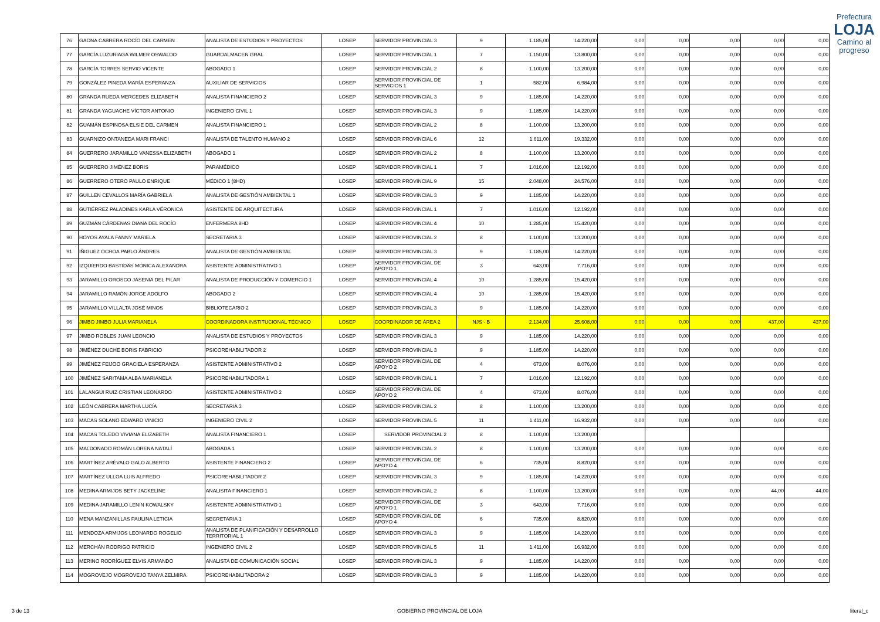Prefectura
LOJA
Camino al progreso
| 76 | GAONA CABRERA ROCÍO DEL CARMEN | ANALISTA DE ESTUDIOS Y PROYECTOS | LOSEP | SERVIDOR PROVINCIAL 3 | 9 | 1.185,00 | 14.220,00 | 0,00 | 0,00 | 0,00 | 0,00 | 0,00 |
| 77 | GARCÍA LUZURIAGA WILMER OSWALDO | GUARDALMACEN GRAL | LOSEP | SERVIDOR PROVINCIAL 1 | 7 | 1.150,00 | 13.800,00 | 0,00 | 0,00 | 0,00 | 0,00 | 0,00 |
| 78 | GARCÍA TORRES SERVIO VICENTE | ABOGADO 1 | LOSEP | SERVIDOR PROVINCIAL 2 | 8 | 1.100,00 | 13.200,00 | 0,00 | 0,00 | 0,00 | 0,00 | 0,00 |
| 79 | GONZÁLEZ PINEDA MARÍA ESPERANZA | AUXILIAR DE SERVICIOS | LOSEP | SERVIDOR PROVINCIAL DE SERVICIOS 1 | 1 | 582,00 | 6.984,00 | 0,00 | 0,00 | 0,00 | 0,00 | 0,00 |
| 80 | GRANDA RUEDA MERCEDES ELIZABETH | ANALISTA FINANCIERO 2 | LOSEP | SERVIDOR PROVINCIAL 3 | 9 | 1.185,00 | 14.220,00 | 0,00 | 0,00 | 0,00 | 0,00 | 0,00 |
| 81 | GRANDA YAGUACHE VÍCTOR ANTONIO | INGENIERO CIVIL 1 | LOSEP | SERVIDOR PROVINCIAL 3 | 9 | 1.185,00 | 14.220,00 | 0,00 | 0,00 | 0,00 | 0,00 | 0,00 |
| 82 | GUAMÁN ESPINOSA ELSIE DEL CARMEN | ANALISTA FINANCIERO 1 | LOSEP | SERVIDOR PROVINCIAL 2 | 8 | 1.100,00 | 13.200,00 | 0,00 | 0,00 | 0,00 | 0,00 | 0,00 |
| 83 | GUARNIZO ONTANEDA MARI FRANCI | ANALISTA DE TALENTO HUMANO 2 | LOSEP | SERVIDOR PROVINCIAL 6 | 12 | 1.611,00 | 19.332,00 | 0,00 | 0,00 | 0,00 | 0,00 | 0,00 |
| 84 | GUERRERO JARAMILLO VANESSA ELIZABETH | ABOGADO 1 | LOSEP | SERVIDOR PROVINCIAL 2 | 8 | 1.100,00 | 13.200,00 | 0,00 | 0,00 | 0,00 | 0,00 | 0,00 |
| 85 | GUERRERO JIMÉNEZ BORIS | PARAMÉDICO | LOSEP | SERVIDOR PROVINCIAL 1 | 7 | 1.016,00 | 12.192,00 | 0,00 | 0,00 | 0,00 | 0,00 | 0,00 |
| 86 | GUERRERO OTERO PAULO ENRIQUE | MÉDICO 1 (8HD) | LOSEP | SERVIDOR PROVINCIAL 9 | 15 | 2.048,00 | 24.576,00 | 0,00 | 0,00 | 0,00 | 0,00 | 0,00 |
| 87 | GUILLEN CEVALLOS MARÍA GABRIELA | ANALISTA DE GESTIÓN AMBIENTAL 1 | LOSEP | SERVIDOR PROVINCIAL 3 | 9 | 1.185,00 | 14.220,00 | 0,00 | 0,00 | 0,00 | 0,00 | 0,00 |
| 88 | GUTIÉRREZ PALADINES KARLA VÉRONICA | ASISTENTE DE ARQUITECTURA | LOSEP | SERVIDOR PROVINCIAL 1 | 7 | 1.016,00 | 12.192,00 | 0,00 | 0,00 | 0,00 | 0,00 | 0,00 |
| 89 | GUZMÁN CÁRDENAS DIANA DEL ROCÍO | ENFERMERA 8HD | LOSEP | SERVIDOR PROVINCIAL 4 | 10 | 1.285,00 | 15.420,00 | 0,00 | 0,00 | 0,00 | 0,00 | 0,00 |
| 90 | HOYOS AYALA FANNY MARIELA | SECRETARIA 3 | LOSEP | SERVIDOR PROVINCIAL 2 | 8 | 1.100,00 | 13.200,00 | 0,00 | 0,00 | 0,00 | 0,00 | 0,00 |
| 91 | IÑIGUEZ OCHOA PABLO ÁNDRES | ANALISTA DE GESTIÓN AMBIENTAL | LOSEP | SERVIDOR PROVINCIAL 3 | 9 | 1.185,00 | 14.220,00 | 0,00 | 0,00 | 0,00 | 0,00 | 0,00 |
| 92 | IZQUIERDO BASTIDAS MÓNICA ALEXANDRA | ASISTENTE ADMINISTRATIVO 1 | LOSEP | SERVIDOR PROVINCIAL DE APOYO 1 | 3 | 643,00 | 7.716,00 | 0,00 | 0,00 | 0,00 | 0,00 | 0,00 |
| 93 | JARAMILLO OROSCO JASENIA DEL PILAR | ANALISTA DE PRODUCCIÓN Y COMERCIO 1 | LOSEP | SERVIDOR PROVINCIAL 4 | 10 | 1.285,00 | 15.420,00 | 0,00 | 0,00 | 0,00 | 0,00 | 0,00 |
| 94 | JARAMILLO RAMÓN JORGE ADOLFO | ABOGADO 2 | LOSEP | SERVIDOR PROVINCIAL 4 | 10 | 1.285,00 | 15.420,00 | 0,00 | 0,00 | 0,00 | 0,00 | 0,00 |
| 95 | JARAMILLO VILLALTA JOSÉ MINOS | BIBLIOTECARIO 2 | LOSEP | SERVIDOR PROVINCIAL 3 | 9 | 1.185,00 | 14.220,00 | 0,00 | 0,00 | 0,00 | 0,00 | 0,00 |
| 96 | JIMBO JIMBO JULIA MARIANELA | COORDINADORA INSTITUCIONAL TÉCNICO | LOSEP | COORDINADOR DE ÁREA 2 | NJS - B | 2.134,00 | 25.608,00 | 0,00 | 0,00 | 0,00 | 437,00 | 437,00 |
| 97 | JIMBO ROBLES JUAN LEONCIO | ANALISTA DE ESTUDIOS Y PROYECTOS | LOSEP | SERVIDOR PROVINCIAL 3 | 9 | 1.185,00 | 14.220,00 | 0,00 | 0,00 | 0,00 | 0,00 | 0,00 |
| 98 | JIMÉNEZ DUCHE BORIS FABRICIO | PSICOREHABILITADOR 2 | LOSEP | SERVIDOR PROVINCIAL 3 | 9 | 1.185,00 | 14.220,00 | 0,00 | 0,00 | 0,00 | 0,00 | 0,00 |
| 99 | JIMÉNEZ FEIJOO GRACIELA ESPERANZA | ASISTENTE ADMINISTRATIVO 2 | LOSEP | SERVIDOR PROVINCIAL DE APOYO 2 | 4 | 673,00 | 8.076,00 | 0,00 | 0,00 | 0,00 | 0,00 | 0,00 |
| 100 | JIMÉNEZ SARITAMA ALBA MARIANELA | PSICOREHABILITADORA 1 | LOSEP | SERVIDOR PROVINCIAL 1 | 7 | 1.016,00 | 12.192,00 | 0,00 | 0,00 | 0,00 | 0,00 | 0,00 |
| 101 | LALANGUI RUIZ CRISTIAN LEONARDO | ASISTENTE ADMINISTRATIVO 2 | LOSEP | SERVIDOR PROVINCIAL DE APOYO 2 | 4 | 673,00 | 8.076,00 | 0,00 | 0,00 | 0,00 | 0,00 | 0,00 |
| 102 | LEÓN CABRERA MARTHA LUCÍA | SECRETARIA 3 | LOSEP | SERVIDOR PROVINCIAL 2 | 8 | 1.100,00 | 13.200,00 | 0,00 | 0,00 | 0,00 | 0,00 | 0,00 |
| 103 | MACAS SOLANO EDWARD VINICIO | INGENIERO CIVIL 2 | LOSEP | SERVIDOR PROVINCIAL 5 | 11 | 1.411,00 | 16.932,00 | 0,00 | 0,00 | 0,00 | 0,00 | 0,00 |
| 104 | MACAS TOLEDO VIVIANA ELIZABETH | ANALISTA FINANCIERO 1 | LOSEP | SERVIDOR PROVINCIAL 2 | 8 | 1.100,00 | 13.200,00 | | | | | |
| 105 | MALDONADO ROMÁN LORENA NATALÍ | ABOGADA 1 | LOSEP | SERVIDOR PROVINCIAL 2 | 8 | 1.100,00 | 13.200,00 | 0,00 | 0,00 | 0,00 | 0,00 | 0,00 |
| 106 | MARTÍNEZ ARÉVALO GALO ALBERTO | ASISTENTE FINANCIERO 2 | LOSEP | SERVIDOR PROVINCIAL DE APOYO 4 | 6 | 735,00 | 8.820,00 | 0,00 | 0,00 | 0,00 | 0,00 | 0,00 |
| 107 | MARTÍNEZ ULLOA LUIS ALFREDO | PSICOREHABILITADOR 2 | LOSEP | SERVIDOR PROVINCIAL 3 | 9 | 1.185,00 | 14.220,00 | 0,00 | 0,00 | 0,00 | 0,00 | 0,00 |
| 108 | MEDINA ARMIJOS BETY JACKELINE | ANALISITA FINANCIERO 1 | LOSEP | SERVIDOR PROVINCIAL 2 | 8 | 1.100,00 | 13.200,00 | 0,00 | 0,00 | 0,00 | 44,00 | 44,00 |
| 109 | MEDINA JARAMILLO LENIN KOWALSKY | ASISTENTE ADMINISTRATIVO 1 | LOSEP | SERVIDOR PROVINCIAL DE APOYO 1 | 3 | 643,00 | 7.716,00 | 0,00 | 0,00 | 0,00 | 0,00 | 0,00 |
| 110 | MENA MANZANILLAS PAULINA LETICIA | SECRETARIA 1 | LOSEP | SERVIDOR PROVINCIAL DE APOYO 4 | 6 | 735,00 | 8.820,00 | 0,00 | 0,00 | 0,00 | 0,00 | 0,00 |
| 111 | MENDOZA ARMIJOS LEONARDO ROGELIO | ANALISTA DE PLANIFICACIÓN Y DESARROLLO TERRITORIAL 1 | LOSEP | SERVIDOR PROVINCIAL 3 | 9 | 1.185,00 | 14.220,00 | 0,00 | 0,00 | 0,00 | 0,00 | 0,00 |
| 112 | MERCHÁN RODRIGO PATRICIO | INGENIERO CIVIL 2 | LOSEP | SERVIDOR PROVINCIAL 5 | 11 | 1.411,00 | 16.932,00 | 0,00 | 0,00 | 0,00 | 0,00 | 0,00 |
| 113 | MERINO RODRÍGUEZ ELVIS ARMANDO | ANALISTA DE COMUNICACIÓN SOCIAL | LOSEP | SERVIDOR PROVINCIAL 3 | 9 | 1.185,00 | 14.220,00 | 0,00 | 0,00 | 0,00 | 0,00 | 0,00 |
| 114 | MOGROVEJO MOGROVEJO TANYA ZELMIRA | PSICOREHABILITADORA 2 | LOSEP | SERVIDOR PROVINCIAL 3 | 9 | 1.185,00 | 14.220,00 | 0,00 | 0,00 | 0,00 | 0,00 | 0,00 |
3 de 13 GOBIERNO PROVINCIAL DE LOJA literal_c